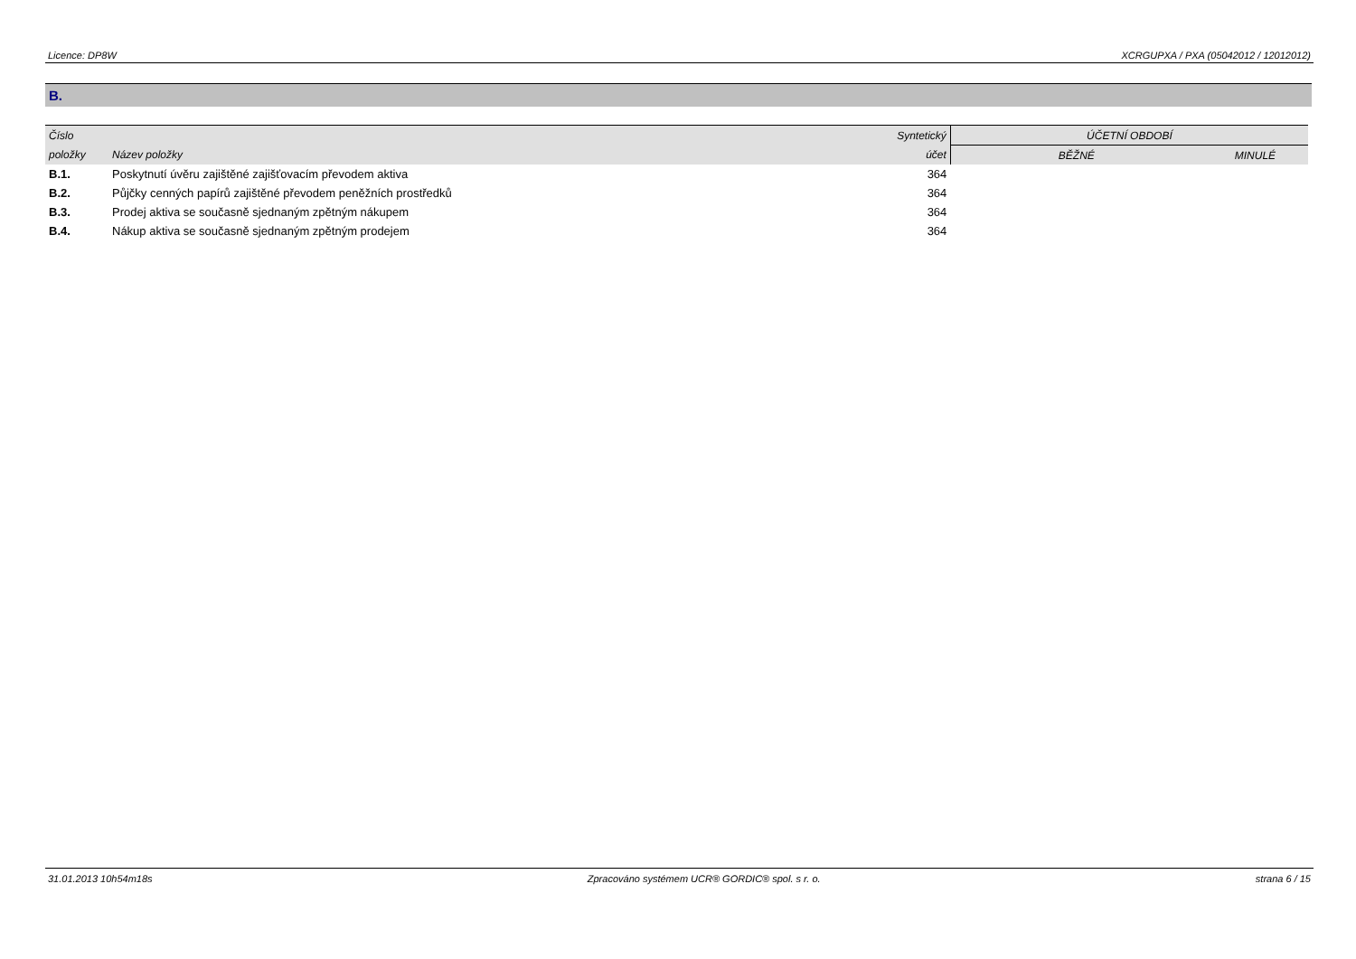Licence: DP8W XCRGUPXA / PXA (05042012 / 12012012)
B.
| Číslo | | Syntetický | ÚČETNÍ OBDOBÍ | |
| --- | --- | --- | --- | --- |
| položky | Název položky | účet | BĚŽNÉ | MINULÉ |
| B.1. | Poskytnutí úvěru zajištěné zajišťovacím převodem aktiva | 364 | | |
| B.2. | Půjčky cenných papírů zajištěné převodem peněžních prostředků | 364 | | |
| B.3. | Prodej aktiva se současně sjednaným zpětným nákupem | 364 | | |
| B.4. | Nákup aktiva se současně sjednaným zpětným prodejem | 364 | | |
31.01.2013 10h54m18s Zpracováno systémem UCR® GORDIC® spol. s r. o. strana 6 / 15